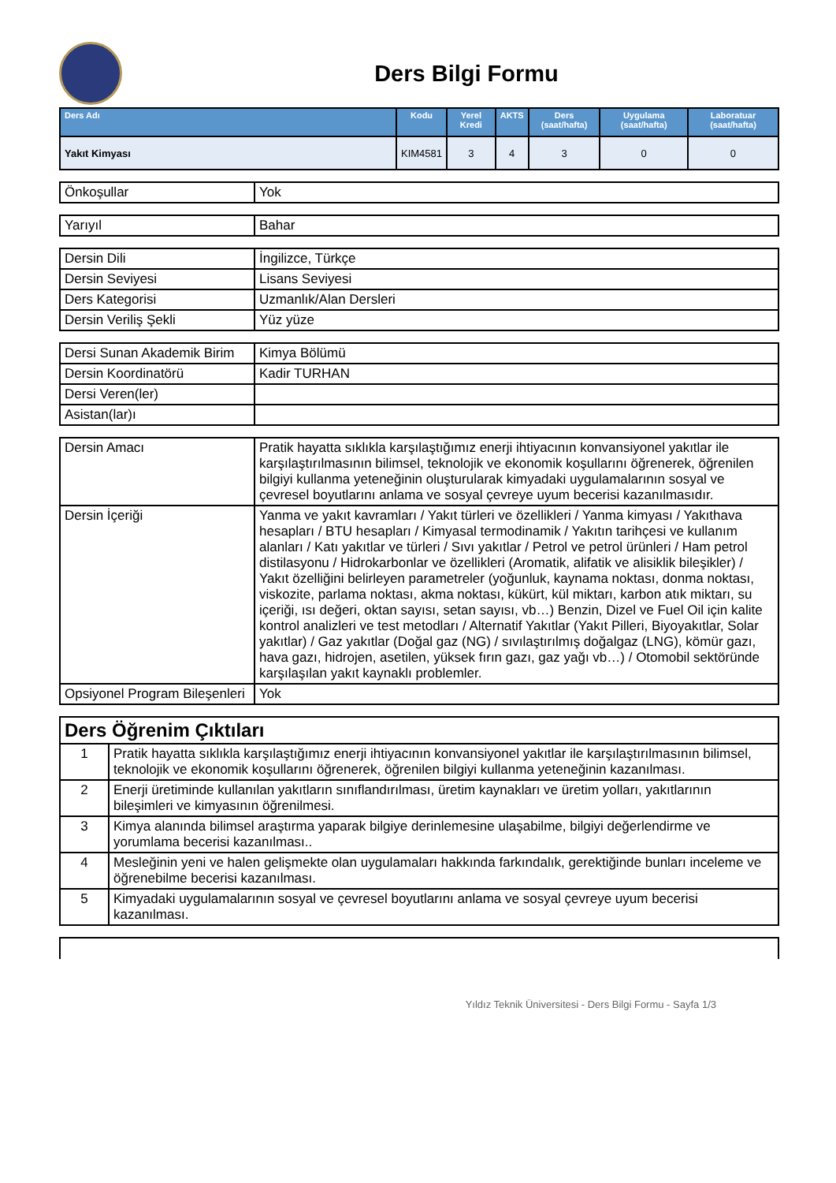Ders Bilgi Formu
| Ders Adı | Kodu | Yerel Kredi | AKTS | Ders (saat/hafta) | Uygulama (saat/hafta) | Laboratuar (saat/hafta) |
| --- | --- | --- | --- | --- | --- | --- |
| Yakıt Kimyası | KIM4581 | 3 | 4 | 3 | 0 | 0 |
| Önkoşullar | Yok |
| Yarıyıl | Bahar |
| Dersin Dili | İngilizce, Türkçe |
| Dersin Seviyesi | Lisans Seviyesi |
| Ders Kategorisi | Uzmanlık/Alan Dersleri |
| Dersin Veriliş Şekli | Yüz yüze |
| Dersi Sunan Akademik Birim | Kimya Bölümü |
| Dersin Koordinatörü | Kadir TURHAN |
| Dersi Veren(ler) | |
| Asistan(lar)ı | |
| Dersin Amacı | Pratik hayatta sıklıkla karşılaştığımız enerji ihtiyacının konvansiyonel yakıtlar ile karşılaştırılmasının bilimsel, teknolojik ve ekonomik koşullarını öğrenerek, öğrenilen bilgiyi kullanma yeteneğinin oluşturularak kimyadaki uygulamalarının sosyal ve çevresel boyutlarını anlama ve sosyal çevreye uyum becerisi kazanılmasıdır. |
| Dersin İçeriği | Yanma ve yakıt kavramları / Yakıt türleri ve özellikleri / Yanma kimyası / Yakıthava hesapları / BTU hesapları / Kimyasal termodinamik / Yakıtın tarihçesi ve kullanım alanları / Katı yakıtlar ve türleri / Sıvı yakıtlar / Petrol ve petrol ürünleri / Ham petrol distilasyonu / Hidrokarbonlar ve özellikleri (Aromatik, alifatik ve alisiklik bileşikler) / Yakıt özelliğini belirleyen parametreler (yoğunluk, kaynama noktası, donma noktası, viskozite, parlama noktası, akma noktası, kükürt, kül miktarı, karbon atık miktarı, su içeriği, ısı değeri, oktan sayısı, setan sayısı, vb…) Benzin, Dizel ve Fuel Oil için kalite kontrol analizleri ve test metodları / Alternatif Yakıtlar (Yakıt Pilleri, Biyoyakıtlar, Solar yakıtlar) / Gaz yakıtlar (Doğal gaz (NG) / sıvılaştırılmış doğalgaz (LNG), kömür gazı, hava gazı, hidrojen, asetilen, yüksek fırın gazı, gaz yağı vb…) / Otomobil sektöründe karşılaşılan yakıt kaynaklı problemler. |
| Opsiyonel Program Bileşenleri | Yok |
| Ders Öğrenim Çıktıları | |
| 1 | Pratik hayatta sıklıkla karşılaştığımız enerji ihtiyacının konvansiyonel yakıtlar ile karşılaştırılmasının bilimsel, teknolojik ve ekonomik koşullarını öğrenerek, öğrenilen bilgiyi kullanma yeteneğinin kazanılması. |
| 2 | Enerji üretiminde kullanılan yakıtların sınıflandırılması, üretim kaynakları ve üretim yolları, yakıtlarının bileşimleri ve kimyasının öğrenilmesi. |
| 3 | Kimya alanında bilimsel araştırma yaparak bilgiye derinlemesine ulaşabilme, bilgiyi değerlendirme ve yorumlama becerisi kazanılması.. |
| 4 | Mesleğinin yeni ve halen gelişmekte olan uygulamaları hakkında farkındalık, gerektiğinde bunları inceleme ve öğrenebilme becerisi kazanılması. |
| 5 | Kimyadaki uygulamalarının sosyal ve çevresel boyutlarını anlama ve sosyal çevreye uyum becerisi kazanılması. |
Yıldız Teknik Üniversitesi - Ders Bilgi Formu - Sayfa 1/3